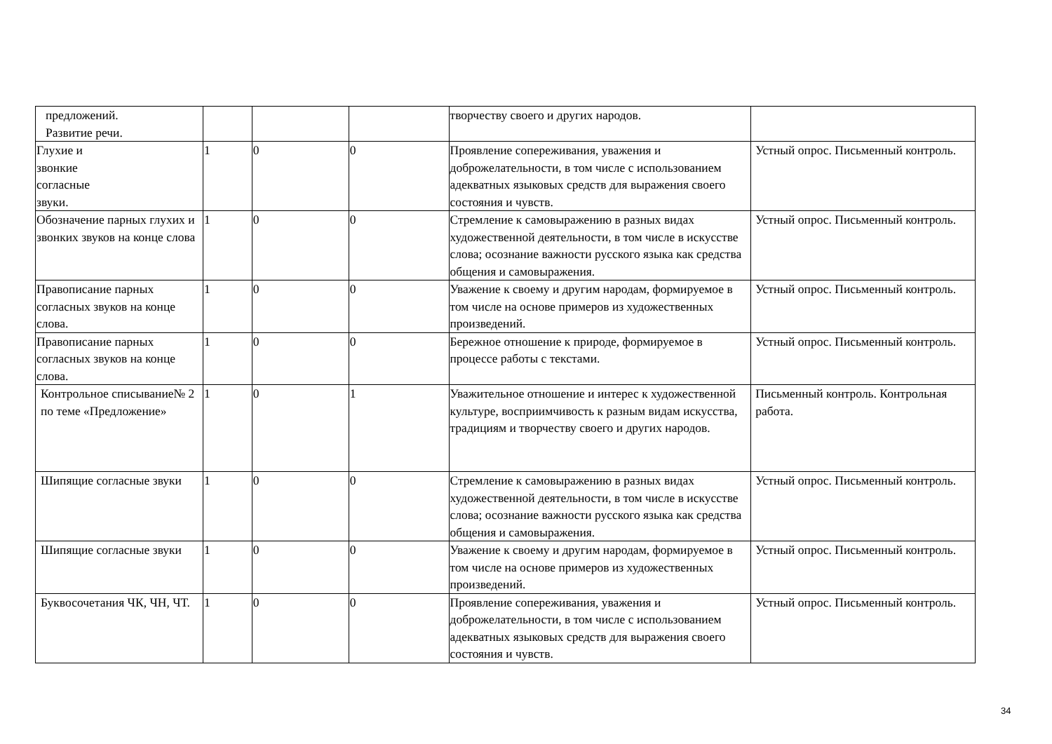| предложений. Развитие речи. | | | | творчеству своего и других народов. | |
| Глухие и звонкие согласные звуки. | 1 | 0 | 0 | Проявление сопереживания, уважения и доброжелательности, в том числе с использованием адекватных языковых средств для выражения своего состояния и чувств. | Устный опрос. Письменный контроль. |
| Обозначение парных глухих и звонких звуков на конце слова | 1 | 0 | 0 | Стремление к самовыражению в разных видах художественной деятельности, в том числе в искусстве слова; осознание важности русского языка как средства общения и самовыражения. | Устный опрос. Письменный контроль. |
| Правописание парных согласных звуков на конце слова. | 1 | 0 | 0 | Уважение к своему и другим народам, формируемое в том числе на основе примеров из художественных произведений. | Устный опрос. Письменный контроль. |
| Правописание парных согласных звуков на конце слова. | 1 | 0 | 0 | Бережное отношение к природе, формируемое в процессе работы с текстами. | Устный опрос. Письменный контроль. |
| Контрольное списывание№ 2 по теме «Предложение» | 1 | 0 | 1 | Уважительное отношение и интерес к художественной культуре, восприимчивость к разным видам искусства, традициям и творчеству своего и других народов. | Письменный контроль. Контрольная работа. |
| Шипящие согласные звуки | 1 | 0 | 0 | Стремление к самовыражению в разных видах художественной деятельности, в том числе в искусстве слова; осознание важности русского языка как средства общения и самовыражения. | Устный опрос. Письменный контроль. |
| Шипящие согласные звуки | 1 | 0 | 0 | Уважение к своему и другим народам, формируемое в том числе на основе примеров из художественных произведений. | Устный опрос. Письменный контроль. |
| Буквосочетания ЧК, ЧН, ЧТ. | 1 | 0 | 0 | Проявление сопереживания, уважения и доброжелательности, в том числе с использованием адекватных языковых средств для выражения своего состояния и чувств. | Устный опрос. Письменный контроль. |
34